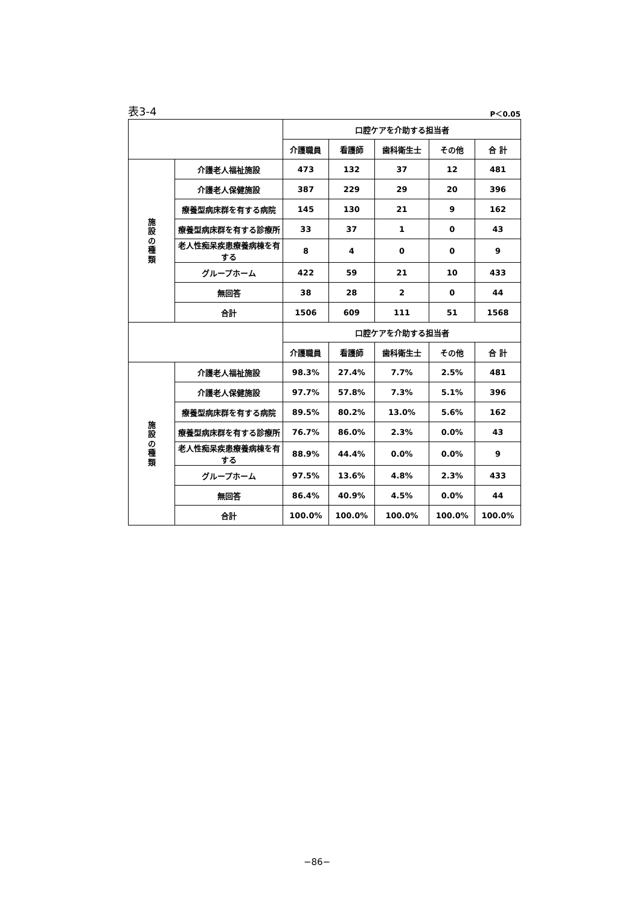表3-4 P＜0.05
| | | 口腔ケアを介助する担当者 | | | | |
| | | 介護職員 | 看護師 | 歯科衛生士 | その他 | 合 計 |
| 施 設 の 種 類 | 介護老人福祉施設 | 473 | 132 | 37 | 12 | 481 |
| | 介護老人保健施設 | 387 | 229 | 29 | 20 | 396 |
| | 療養型病床群を有する病院 | 145 | 130 | 21 | 9 | 162 |
| | 療養型病床群を有する診療所 | 33 | 37 | 1 | 0 | 43 |
| | 老人性痴呆疾患療養病棟を有する | 8 | 4 | 0 | 0 | 9 |
| | グループホーム | 422 | 59 | 21 | 10 | 433 |
| | 無回答 | 38 | 28 | 2 | 0 | 44 |
| | 合計 | 1506 | 609 | 111 | 51 | 1568 |
| | | 口腔ケアを介助する担当者 | | | | |
| | | 介護職員 | 看護師 | 歯科衛生士 | その他 | 合 計 |
| 施 設 の 種 類 | 介護老人福祉施設 | 98.3% | 27.4% | 7.7% | 2.5% | 481 |
| | 介護老人保健施設 | 97.7% | 57.8% | 7.3% | 5.1% | 396 |
| | 療養型病床群を有する病院 | 89.5% | 80.2% | 13.0% | 5.6% | 162 |
| | 療養型病床群を有する診療所 | 76.7% | 86.0% | 2.3% | 0.0% | 43 |
| | 老人性痴呆疾患療養病棟を有する | 88.9% | 44.4% | 0.0% | 0.0% | 9 |
| | グループホーム | 97.5% | 13.6% | 4.8% | 2.3% | 433 |
| | 無回答 | 86.4% | 40.9% | 4.5% | 0.0% | 44 |
| | 合計 | 100.0% | 100.0% | 100.0% | 100.0% | 100.0% |
−86−